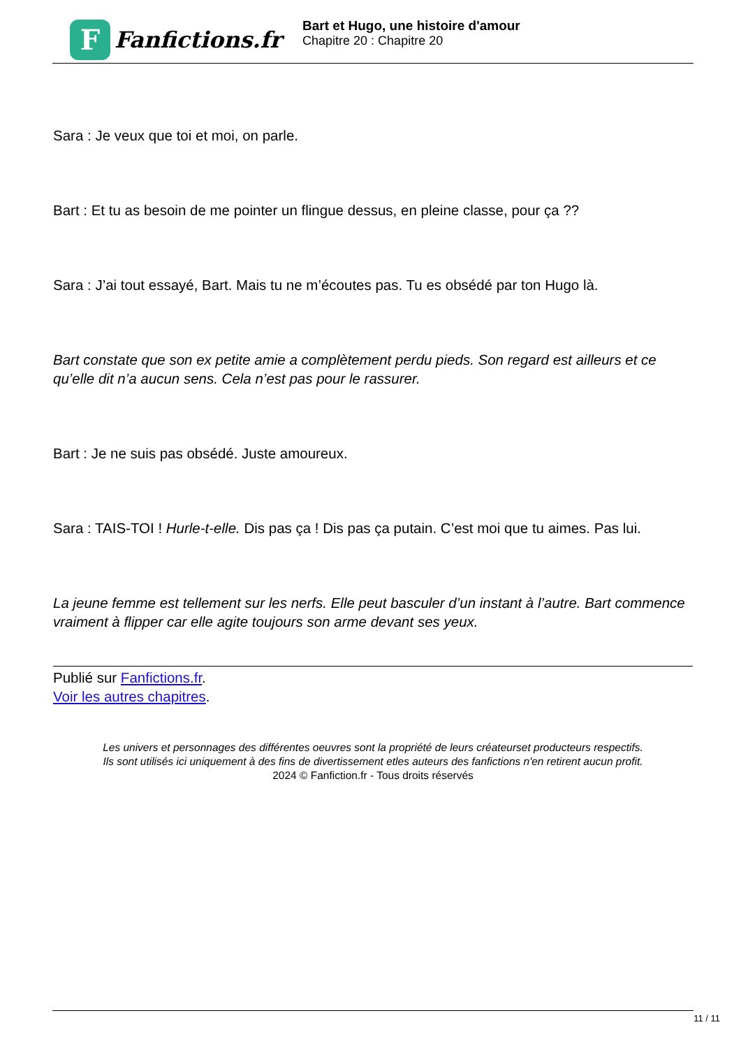F
Fanfictions.fr
Bart et Hugo, une histoire d'amour
Chapitre 20 : Chapitre 20
Sara : Je veux que toi et moi, on parle.
Bart : Et tu as besoin de me pointer un flingue dessus, en pleine classe, pour ça ??
Sara : J’ai tout essayé, Bart. Mais tu ne m’écoutes pas. Tu es obsédé par ton Hugo là.
Bart constate que son ex petite amie a complètement perdu pieds. Son regard est ailleurs et ce qu’elle dit n’a aucun sens. Cela n’est pas pour le rassurer.
Bart : Je ne suis pas obsédé. Juste amoureux.
Sara : TAIS-TOI ! Hurle-t-elle. Dis pas ça ! Dis pas ça putain. C’est moi que tu aimes. Pas lui.
La jeune femme est tellement sur les nerfs. Elle peut basculer d’un instant à l’autre. Bart commence vraiment à flipper car elle agite toujours son arme devant ses yeux.
Publié sur Fanfictions.fr.
Voir les autres chapitres.
Les univers et personnages des différentes oeuvres sont la propriété de leurs créateurset producteurs respectifs.
Ils sont utilisés ici uniquement à des fins de divertissement etles auteurs des fanfictions n'en retirent aucun profit.
2024 © Fanfiction.fr - Tous droits réservés
11 / 11